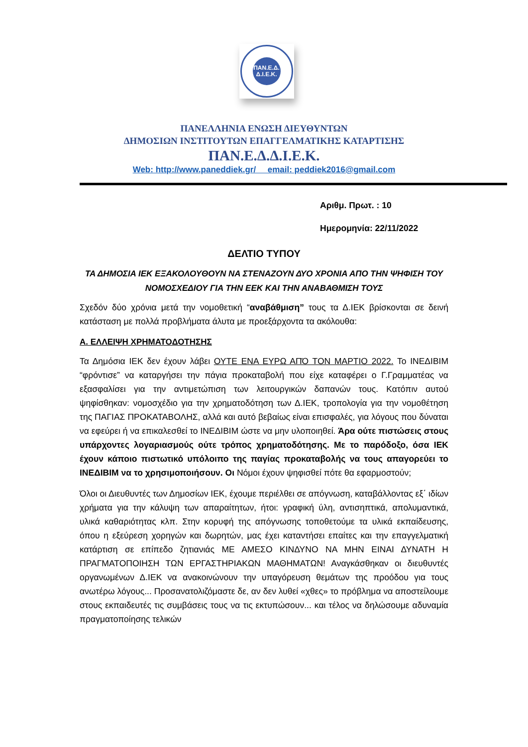ΠΑΝ.Ε.Δ.
Δ.Ι.Ε.Κ.
ΠΑΝΕΛΛΗΝΙΑ ΕΝΩΣΗ ΔΙΕΥΘΥΝΤΩΝ
ΔΗΜΟΣΙΩΝ ΙΝΣΤΙΤΟΥΤΩΝ ΕΠΑΓΓΕΛΜΑΤΙΚΗΣ ΚΑΤΑΡΤΙΣΗΣ
ΠΑΝ.Ε.Δ.Δ.Ι.Ε.Κ.
Web: http://www.paneddiek.gr/ email: peddiek2016@gmail.com
Αριθμ. Πρωτ. : 10
Ημερομηνία: 22/11/2022
ΔΕΛΤΙΟ ΤΥΠΟΥ
ΤΑ ΔΗΜΟΣΙΑ ΙΕΚ ΕΞΑΚΟΛΟΥΘΟΥΝ ΝΑ ΣΤΕΝΑΖΟΥΝ ΔΥΟ ΧΡΟΝΙΑ ΑΠΟ ΤΗΝ ΨΗΦΙΣΗ ΤΟΥ ΝΟΜΟΣΧΕΔΙΟΥ ΓΙΑ ΤΗΝ ΕΕΚ ΚΑΙ ΤΗΝ ΑΝΑΒΑΘΜΙΣΗ ΤΟΥΣ
Σχεδόν δύο χρόνια μετά την νομοθετική “αναβάθμιση” τους τα Δ.ΙΕΚ βρίσκονται σε δεινή κατάσταση με πολλά προβλήματα άλυτα με προεξάρχοντα τα ακόλουθα:
Α. ΕΛΛΕΙΨΗ ΧΡΗΜΑΤΟΔΟΤΗΣΗΣ
Τα Δημόσια ΙΕΚ δεν έχουν λάβει ΟΥΤΕ ΕΝΑ ΕΥΡΩ ΑΠΌ ΤΟΝ ΜΑΡΤΙΟ 2022. Το ΙΝΕΔΙΒΙΜ “φρόντισε” να καταργήσει την πάγια προκαταβολή που είχε καταφέρει ο Γ.Γραμματέας να εξασφαλίσει για την αντιμετώπιση των λειτουργικών δαπανών τους. Κατόπιν αυτού ψηφίσθηκαν: νομοσχέδιο για την χρηματοδότηση των Δ.ΙΕΚ, τροπολογία για την νομοθέτηση της ΠΑΓΙΑΣ ΠΡΟΚΑΤΑΒΟΛΗΣ, αλλά και αυτό βεβαίως είναι επισφαλές, για λόγους που δύναται να εφεύρει ή να επικαλεσθεί το ΙΝΕΔΙΒΙΜ ώστε να μην υλοποιηθεί. Άρα ούτε πιστώσεις στους υπάρχοντες λογαριασμούς ούτε τρόπος χρηματοδότησης. Με το παρόδοξο, όσα ΙΕΚ έχουν κάποιο πιστωτικό υπόλοιπο της παγίας προκαταβολής να τους απαγορεύει το ΙΝΕΔΙΒΙΜ να το χρησιμοποιήσουν. Οι Νόμοι έχουν ψηφισθεί πότε θα εφαρμοστούν;
Όλοι οι Διευθυντές των Δημοσίων ΙΕΚ, έχουμε περιέλθει σε απόγνωση, καταβάλλοντας εξ΄ ιδίων χρήματα για την κάλυψη των απαραίτητων, ήτοι: γραφική ύλη, αντισηπτικά, απολυμαντικά, υλικά καθαριότητας κλπ. Στην κορυφή της απόγνωσης τοποθετούμε τα υλικά εκπαίδευσης, όπου η εξεύρεση χορηγών και δωρητών, μας έχει καταντήσει επαίτες και την επαγγελματική κατάρτιση σε επίπεδο ζητιανιάς ΜΕ ΑΜΕΣΟ ΚΙΝΔΥΝΟ ΝΑ ΜΗΝ ΕΙΝΑΙ ΔΥΝΑΤΗ Η ΠΡΑΓΜΑΤΟΠΟΙΗΣΗ ΤΩΝ ΕΡΓΑΣΤΗΡΙΑΚΩΝ ΜΑΘΗΜΑΤΩΝ! Αναγκάσθηκαν οι διευθυντές οργανωμένων Δ.ΙΕΚ να ανακοινώνουν την υπαγόρευση θεμάτων της προόδου για τους ανωτέρω λόγους... Προσανατολιζόμαστε δε, αν δεν λυθεί «χθες» το πρόβλημα να αποστείλουμε στους εκπαιδευτές τις συμβάσεις τους να τις εκτυπώσουν... και τέλος να δηλώσουμε αδυναμία πραγματοποίησης τελικών